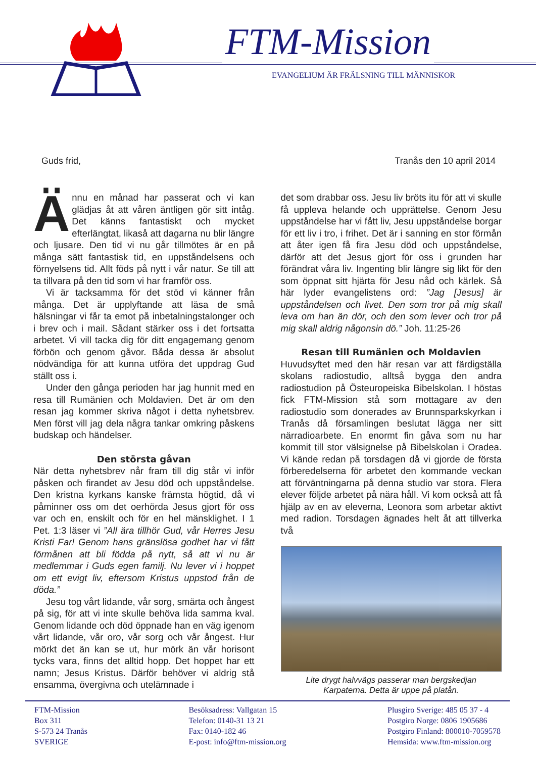FTM-Mission
EVANGELIUM ÄR FRÄLSNING TILL MÄNNISKOR
Guds frid, Tranås den 10 april 2014
Ännu en månad har passerat och vi kan glädjas åt att våren äntligen gör sitt intåg. Det känns fantastiskt och mycket efterlängtat, likaså att dagarna nu blir längre och ljusare. Den tid vi nu går tillmötes är en på många sätt fantastisk tid, en uppståndelsens och förnyelsens tid. Allt föds på nytt i vår natur. Se till att ta tillvara på den tid som vi har framför oss.
Vi är tacksamma för det stöd vi känner från många. Det är upplyftande att läsa de små hälsningar vi får ta emot på inbetalningstalonger och i brev och i mail. Sådant stärker oss i det fortsatta arbetet. Vi vill tacka dig för ditt engagemang genom förbön och genom gåvor. Båda dessa är absolut nödvändiga för att kunna utföra det uppdrag Gud ställt oss i.
Under den gånga perioden har jag hunnit med en resa till Rumänien och Moldavien. Det är om den resan jag kommer skriva något i detta nyhetsbrev. Men först vill jag dela några tankar omkring påskens budskap och händelser.
Den största gåvan
När detta nyhetsbrev når fram till dig står vi inför påsken och firandet av Jesu död och uppståndelse. Den kristna kyrkans kanske främsta högtid, då vi påminner oss om det oerhörda Jesus gjort för oss var och en, enskilt och för en hel mänsklighet. I 1 Pet. 1:3 läser vi ”All ära tillhör Gud, vår Herres Jesu Kristi Far! Genom hans gränslösa godhet har vi fått förmånen att bli födda på nytt, så att vi nu är medlemmar i Guds egen familj. Nu lever vi i hoppet om ett evigt liv, eftersom Kristus uppstod från de döda.”
Jesu tog vårt lidande, vår sorg, smärta och ångest på sig, för att vi inte skulle behöva lida samma kval. Genom lidande och död öppnade han en väg igenom vårt lidande, vår oro, vår sorg och vår ångest. Hur mörkt det än kan se ut, hur mörk än vår horisont tycks vara, finns det alltid hopp. Det hoppet har ett namn; Jesus Kristus. Därför behöver vi aldrig stå ensamma, övergivna och utelämnade i
det som drabbar oss. Jesu liv bröts itu för att vi skulle få uppleva helande och upprättelse. Genom Jesu uppståndelse har vi fått liv, Jesu uppståndelse borgar för ett liv i tro, i frihet. Det är i sanning en stor förmån att åter igen få fira Jesu död och uppståndelse, därför att det Jesus gjort för oss i grunden har förändrat våra liv. Ingenting blir längre sig likt för den som öppnat sitt hjärta för Jesu nåd och kärlek. Så här lyder evangelistens ord: ”Jag [Jesus] är uppståndelsen och livet. Den som tror på mig skall leva om han än dör, och den som lever och tror på mig skall aldrig någonsin dö.” Joh. 11:25-26
Resan till Rumänien och Moldavien
Huvudsyftet med den här resan var att färdigställa skolans radiostudio, alltså bygga den andra radiostudion på Östeuropeiska Bibelskolan. I höstas fick FTM-Mission stå som mottagare av den radiostudio som donerades av Brunnsparkskyrkan i Tranås då församlingen beslutat lägga ner sitt närradioarbete. En enormt fin gåva som nu har kommit till stor välsignelse på Bibelskolan i Oradea. Vi kände redan på torsdagen då vi gjorde de första förberedelserna för arbetet den kommande veckan att förväntningarna på denna studio var stora. Flera elever följde arbetet på nära håll. Vi kom också att få hjälp av en av eleverna, Leonora som arbetar aktivt med radion. Torsdagen ägnades helt åt att tillverka två
Lite drygt halvvägs passerar man bergskedjan
Karpaterna. Detta är uppe på platån.
FTM-Mission
Box 311
S-573 24 Tranås
SVERIGE
Besöksadress: Vallgatan 15
Telefon: 0140-31 13 21
Fax: 0140-182 46
E-post: info@ftm-mission.org
Plusgiro Sverige: 485 05 37 - 4
Postgiro Norge: 0806 1905686
Postgiro Finland: 800010-7059578
Hemsida: www.ftm-mission.org